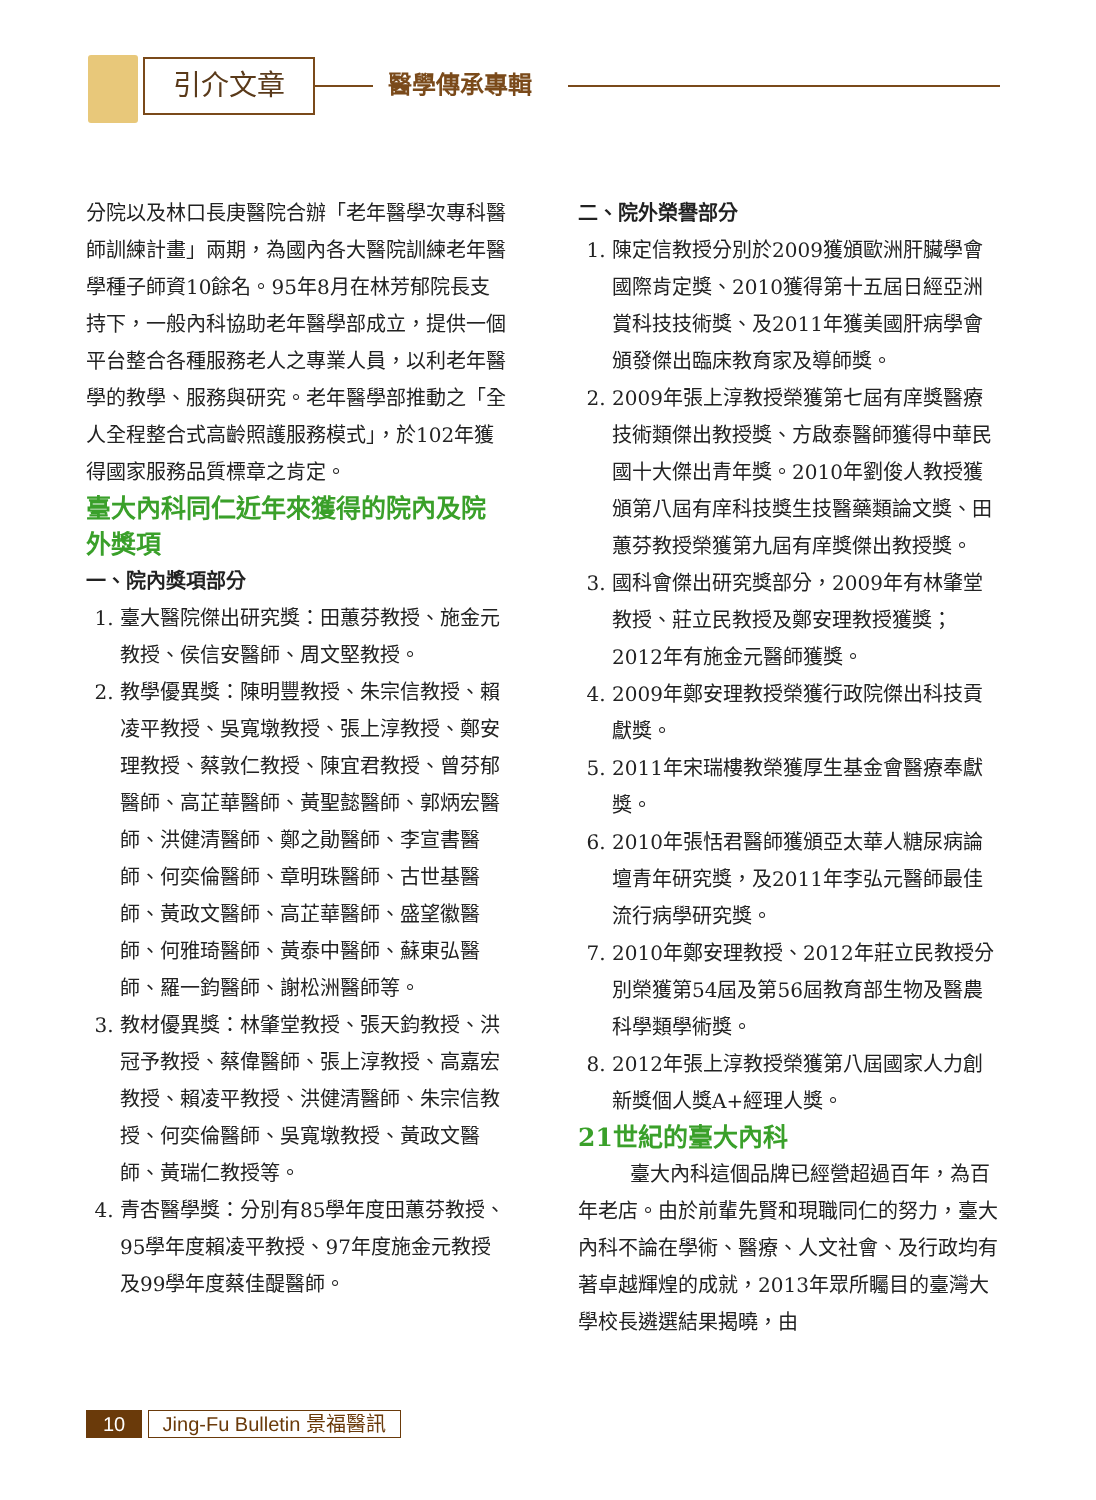引介文章 醫學傳承專輯
分院以及林口長庚醫院合辦「老年醫學次專科醫師訓練計畫」兩期，為國內各大醫院訓練老年醫學種子師資10餘名。95年8月在林芳郁院長支持下，一般內科協助老年醫學部成立，提供一個平台整合各種服務老人之專業人員，以利老年醫學的教學、服務與研究。老年醫學部推動之「全人全程整合式高齡照護服務模式」，於102年獲得國家服務品質標章之肯定。
臺大內科同仁近年來獲得的院內及院外獎項
一、院內獎項部分
1. 臺大醫院傑出研究獎：田蕙芬教授、施金元教授、侯信安醫師、周文堅教授。
2. 教學優異獎：陳明豐教授、朱宗信教授、賴凌平教授、吳寬墩教授、張上淳教授、鄭安理教授、蔡敦仁教授、陳宜君教授、曾芬郁醫師、高芷華醫師、黃聖懿醫師、郭炳宏醫師、洪健清醫師、鄭之勛醫師、李宣書醫師、何奕倫醫師、章明珠醫師、古世基醫師、黃政文醫師、高芷華醫師、盛望徽醫師、何雅琦醫師、黃泰中醫師、蘇東弘醫師、羅一鈞醫師、謝松洲醫師等。
3. 教材優異獎：林肇堂教授、張天鈞教授、洪冠予教授、蔡偉醫師、張上淳教授、高嘉宏教授、賴凌平教授、洪健清醫師、朱宗信教授、何奕倫醫師、吳寬墩教授、黃政文醫師、黃瑞仁教授等。
4. 青杏醫學獎：分別有85學年度田蕙芬教授、95學年度賴凌平教授、97年度施金元教授及99學年度蔡佳醍醫師。
二、院外榮譽部分
1. 陳定信教授分別於2009獲頒歐洲肝臟學會國際肯定獎、2010獲得第十五屆日經亞洲賞科技技術獎、及2011年獲美國肝病學會頒發傑出臨床教育家及導師獎。
2. 2009年張上淳教授榮獲第七屆有庠獎醫療技術類傑出教授獎、方啟泰醫師獲得中華民國十大傑出青年獎。2010年劉俊人教授獲頒第八屆有庠科技獎生技醫藥類論文獎、田蕙芬教授榮獲第九屆有庠獎傑出教授獎。
3. 國科會傑出研究獎部分，2009年有林肇堂教授、莊立民教授及鄭安理教授獲獎；2012年有施金元醫師獲獎。
4. 2009年鄭安理教授榮獲行政院傑出科技貢獻獎。
5. 2011年宋瑞樓教榮獲厚生基金會醫療奉獻獎。
6. 2010年張恬君醫師獲頒亞太華人糖尿病論壇青年研究獎，及2011年李弘元醫師最佳流行病學研究獎。
7. 2010年鄭安理教授、2012年莊立民教授分別榮獲第54屆及第56屆教育部生物及醫農科學類學術獎。
8. 2012年張上淳教授榮獲第八屆國家人力創新獎個人獎A+經理人獎。
21世紀的臺大內科
臺大內科這個品牌已經營超過百年，為百年老店。由於前輩先賢和現職同仁的努力，臺大內科不論在學術、醫療、人文社會、及行政均有著卓越輝煌的成就，2013年眾所矚目的臺灣大學校長遴選結果揭曉，由
10 Jing-Fu Bulletin 景福醫訊